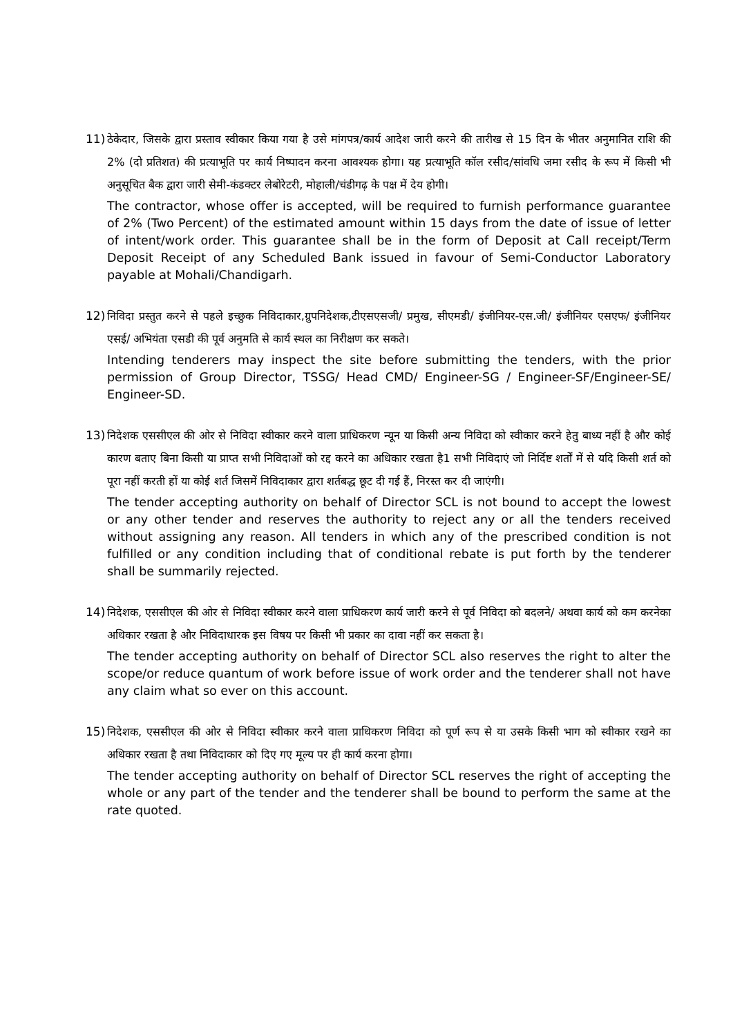11) ठेकेदार, जिसके द्वारा प्रस्ताव स्वीकार किया गया है उसे मांगपत्र/कार्य आदेश जारी करने की तारीख से 15 दिन के भीतर अनुमानित राशि की 2% (दो प्रतिशत) की प्रत्याभूति पर कार्य निष्पादन करना आवश्यक होगा। यह प्रत्याभूति कॉल रसीद/सांवधि जमा रसीद के रूप में किसी भी अनुसूचित बैक द्वारा जारी सेमी-कंडक्टर लेबोरेटरी, मोहाली/चंडीगढ़ के पक्ष में देय होगी।
The contractor, whose offer is accepted, will be required to furnish performance guarantee of 2% (Two Percent) of the estimated amount within 15 days from the date of issue of letter of intent/work order. This guarantee shall be in the form of Deposit at Call receipt/Term Deposit Receipt of any Scheduled Bank issued in favour of Semi-Conductor Laboratory payable at Mohali/Chandigarh.
12) निविदा प्रस्तुत करने से पहले इच्छुक निविदाकार,ग्रुपनिदेशक,टीएसएसजी/ प्रमुख, सीएमडी/ इंजीनियर-एस.जी/ इंजीनियर एसएफ/ इंजीनियर एसई/ अभियंता एसडी की पूर्व अनुमति से कार्य स्थल का निरीक्षण कर सकते।
Intending tenderers may inspect the site before submitting the tenders, with the prior permission of Group Director, TSSG/ Head CMD/ Engineer-SG / Engineer-SF/Engineer-SE/ Engineer-SD.
13) निदेशक एससीएल की ओर से निविदा स्वीकार करने वाला प्राधिकरण न्यून या किसी अन्य निविदा को स्वीकार करने हेतु बाध्य नहीं है और कोई कारण बताए बिना किसी या प्राप्त सभी निविदाओं को रद्द करने का अधिकार रखता है1 सभी निविदाएं जो निर्दिष्ट शर्तों में से यदि किसी शर्त को पूरा नहीं करती हों या कोई शर्त जिसमें निविदाकार द्वारा शर्तबद्ध छूट दी गई हैं, निरस्त कर दी जाएंगी।
The tender accepting authority on behalf of Director SCL is not bound to accept the lowest or any other tender and reserves the authority to reject any or all the tenders received without assigning any reason. All tenders in which any of the prescribed condition is not fulfilled or any condition including that of conditional rebate is put forth by the tenderer shall be summarily rejected.
14) निदेशक, एससीएल की ओर से निविदा स्वीकार करने वाला प्राधिकरण कार्य जारी करने से पूर्व निविदा को बदलने/ अथवा कार्य को कम करनेका अधिकार रखता है और निविदाधारक इस विषय पर किसी भी प्रकार का दावा नहीं कर सकता है।
The tender accepting authority on behalf of Director SCL also reserves the right to alter the scope/or reduce quantum of work before issue of work order and the tenderer shall not have any claim what so ever on this account.
15) निदेशक, एससीएल की ओर से निविदा स्वीकार करने वाला प्राधिकरण निविदा को पूर्ण रूप से या उसके किसी भाग को स्वीकार रखने का अधिकार रखता है तथा निविदाकार को दिए गए मूल्य पर ही कार्य करना होगा।
The tender accepting authority on behalf of Director SCL reserves the right of accepting the whole or any part of the tender and the tenderer shall be bound to perform the same at the rate quoted.